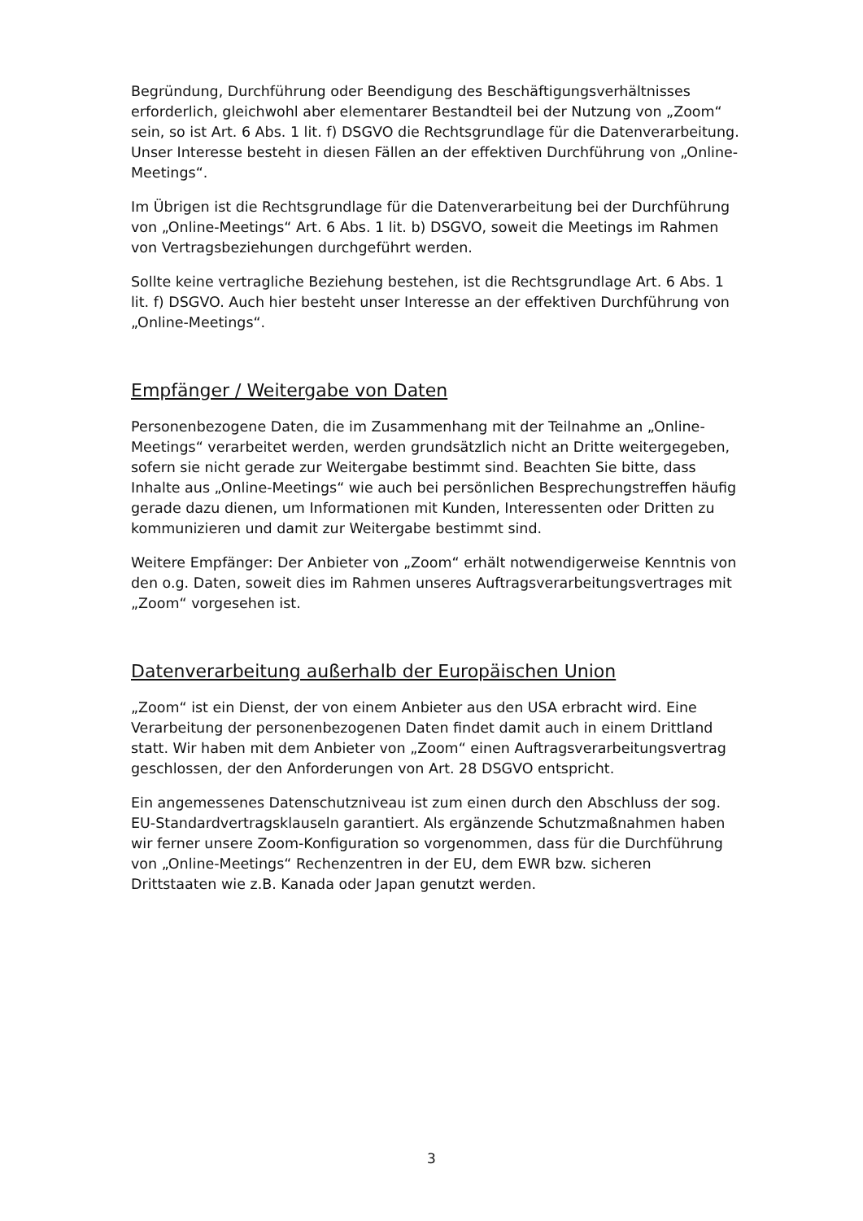Begründung, Durchführung oder Beendigung des Beschäftigungsverhältnisses erforderlich, gleichwohl aber elementarer Bestandteil bei der Nutzung von „Zoom“ sein, so ist Art. 6 Abs. 1 lit. f) DSGVO die Rechtsgrundlage für die Datenverarbeitung. Unser Interesse besteht in diesen Fällen an der effektiven Durchführung von „Online-Meetings“.
Im Übrigen ist die Rechtsgrundlage für die Datenverarbeitung bei der Durchführung von „Online-Meetings“ Art. 6 Abs. 1 lit. b) DSGVO, soweit die Meetings im Rahmen von Vertragsbeziehungen durchgeführt werden.
Sollte keine vertragliche Beziehung bestehen, ist die Rechtsgrundlage Art. 6 Abs. 1 lit. f) DSGVO. Auch hier besteht unser Interesse an der effektiven Durchführung von „Online-Meetings“.
Empfänger / Weitergabe von Daten
Personenbezogene Daten, die im Zusammenhang mit der Teilnahme an „Online-Meetings“ verarbeitet werden, werden grundsätzlich nicht an Dritte weitergegeben, sofern sie nicht gerade zur Weitergabe bestimmt sind. Beachten Sie bitte, dass Inhalte aus „Online-Meetings“ wie auch bei persönlichen Besprechungstreffen häufig gerade dazu dienen, um Informationen mit Kunden, Interessenten oder Dritten zu kommunizieren und damit zur Weitergabe bestimmt sind.
Weitere Empfänger: Der Anbieter von „Zoom“ erhält notwendigerweise Kenntnis von den o.g. Daten, soweit dies im Rahmen unseres Auftragsverarbeitungsvertrages mit „Zoom“ vorgesehen ist.
Datenverarbeitung außerhalb der Europäischen Union
„Zoom“ ist ein Dienst, der von einem Anbieter aus den USA erbracht wird. Eine Verarbeitung der personenbezogenen Daten findet damit auch in einem Drittland statt. Wir haben mit dem Anbieter von „Zoom“ einen Auftragsverarbeitungsvertrag geschlossen, der den Anforderungen von Art. 28 DSGVO entspricht.
Ein angemessenes Datenschutzniveau ist zum einen durch den Abschluss der sog. EU-Standardvertragsklauseln garantiert. Als ergänzende Schutzmaßnahmen haben wir ferner unsere Zoom-Konfiguration so vorgenommen, dass für die Durchführung von „Online-Meetings“ Rechenzentren in der EU, dem EWR bzw. sicheren Drittstaaten wie z.B. Kanada oder Japan genutzt werden.
3